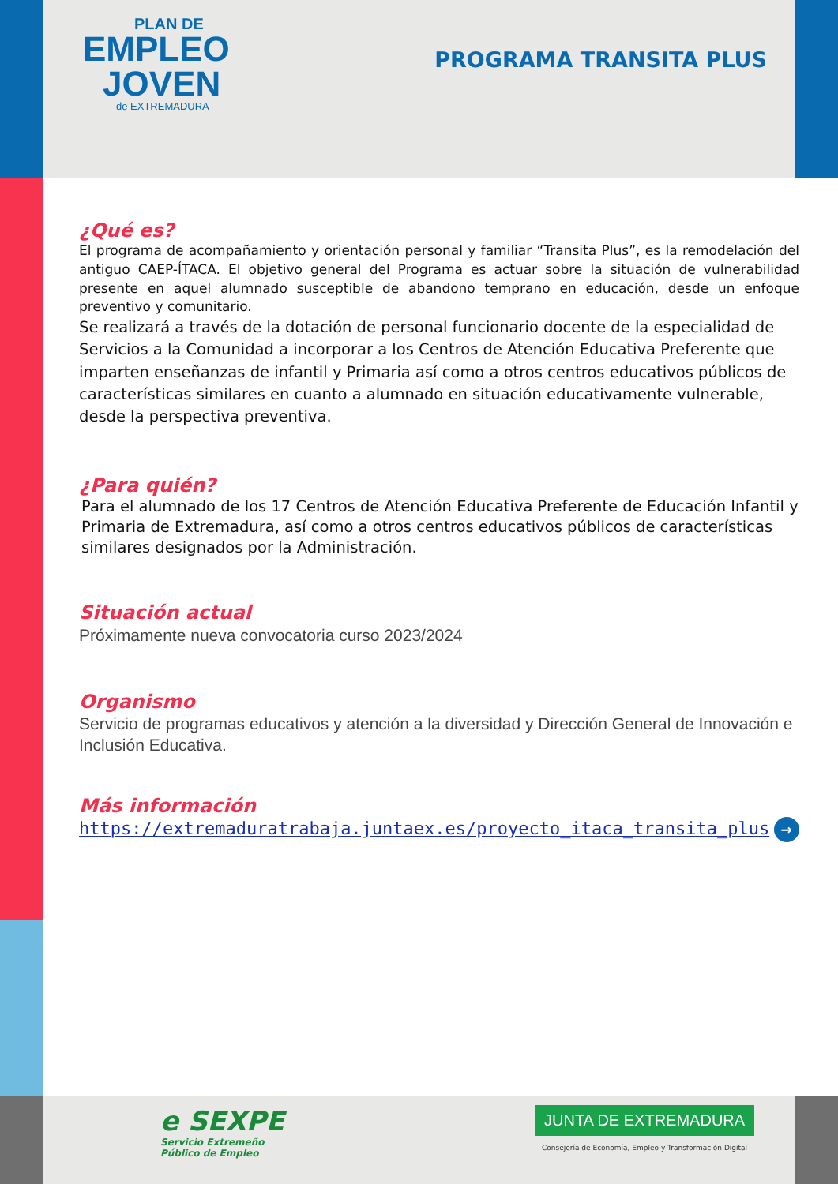PLAN DE
EMPLEO
JOVEN
de EXTREMADURA
PROGRAMA TRANSITA PLUS
¿Qué es?
El programa de acompañamiento y orientación personal y familiar “Transita Plus”, es la remodelación del antiguo CAEP-ÍTACA. El objetivo general del Programa es actuar sobre la situación de vulnerabilidad presente en aquel alumnado susceptible de abandono temprano en educación, desde un enfoque preventivo y comunitario.
Se realizará a través de la dotación de personal funcionario docente de la especialidad de Servicios a la Comunidad a incorporar a los Centros de Atención Educativa Preferente que imparten enseñanzas de infantil y Primaria así como a otros centros educativos públicos de características similares en cuanto a alumnado en situación educativamente vulnerable, desde la perspectiva preventiva.
¿Para quién?
Para el alumnado de los 17 Centros de Atención Educativa Preferente de Educación Infantil y Primaria de Extremadura, así como a otros centros educativos públicos de características similares designados por la Administración.
Situación actual
Próximamente nueva convocatoria curso 2023/2024
Organismo
Servicio de programas educativos y atención a la diversidad y Dirección General de Innovación e Inclusión Educativa.
Más información
https://extremaduratrabaja.juntaex.es/proyecto_itaca_transita_plus →
e SEXPE
Servicio Extremeño
Público de Empleo
JUNTA DE EXTREMADURA
Consejería de Economía, Empleo y Transformación Digital